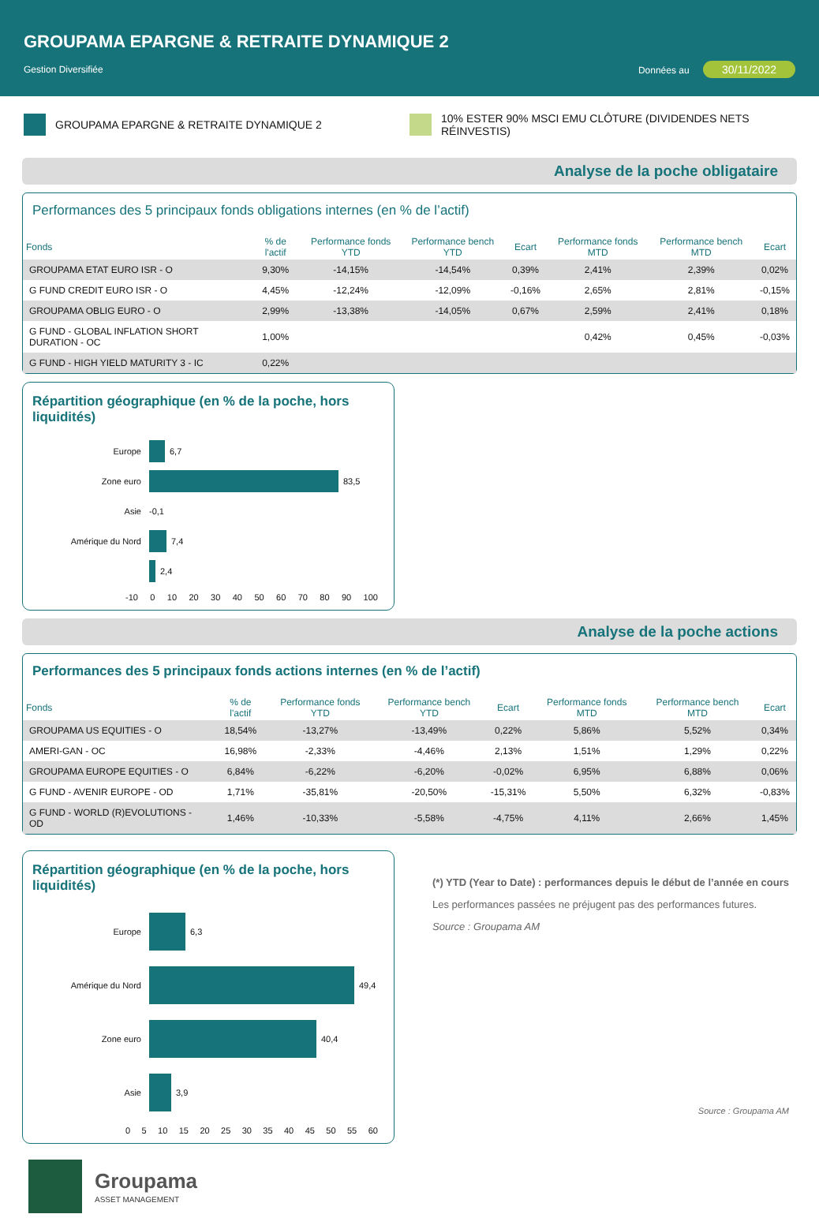GROUPAMA EPARGNE & RETRAITE DYNAMIQUE 2
Gestion Diversifiée Données au 30/11/2022
GROUPAMA EPARGNE & RETRAITE DYNAMIQUE 2
10% ESTER 90% MSCI EMU CLÔTURE (DIVIDENDES NETS RÉINVESTIS)
Analyse de la poche obligataire
Performances des 5 principaux fonds obligations internes (en % de l’actif)
| Fonds | % de l'actif | Performance fonds YTD | Performance bench YTD | Ecart | Performance fonds MTD | Performance bench MTD | Ecart |
| --- | --- | --- | --- | --- | --- | --- | --- |
| GROUPAMA ETAT EURO ISR - O | 9,30% | -14,15% | -14,54% | 0,39% | 2,41% | 2,39% | 0,02% |
| G FUND CREDIT EURO ISR - O | 4,45% | -12,24% | -12,09% | -0,16% | 2,65% | 2,81% | -0,15% |
| GROUPAMA OBLIG EURO - O | 2,99% | -13,38% | -14,05% | 0,67% | 2,59% | 2,41% | 0,18% |
| G FUND - GLOBAL INFLATION SHORT DURATION - OC | 1,00% | | | | 0,42% | 0,45% | -0,03% |
| G FUND - HIGH YIELD MATURITY 3 - IC | 0,22% | | | | | | |
Répartition géographique (en % de la poche, hors liquidités)
Europe 6,7
Zone euro 83,5
Asie -0,1
Amérique du Nord 7,4
2,4
-10 0 10 20 30 40 50 60 70 80 90 100
Analyse de la poche actions
Performances des 5 principaux fonds actions internes (en % de l’actif)
| Fonds | % de l'actif | Performance fonds YTD | Performance bench YTD | Ecart | Performance fonds MTD | Performance bench MTD | Ecart |
| --- | --- | --- | --- | --- | --- | --- | --- |
| GROUPAMA US EQUITIES - O | 18,54% | -13,27% | -13,49% | 0,22% | 5,86% | 5,52% | 0,34% |
| AMERI-GAN - OC | 16,98% | -2,33% | -4,46% | 2,13% | 1,51% | 1,29% | 0,22% |
| GROUPAMA EUROPE EQUITIES - O | 6,84% | -6,22% | -6,20% | -0,02% | 6,95% | 6,88% | 0,06% |
| G FUND - AVENIR EUROPE - OD | 1,71% | -35,81% | -20,50% | -15,31% | 5,50% | 6,32% | -0,83% |
| G FUND - WORLD (R)EVOLUTIONS - OD | 1,46% | -10,33% | -5,58% | -4,75% | 4,11% | 2,66% | 1,45% |
Répartition géographique (en % de la poche, hors liquidités)
Europe 6,3
Amérique du Nord 49,4
Zone euro 40,4
Asie 3,9
0 5 10 15 20 25 30 35 40 45 50 55 60
(*) YTD (Year to Date) : performances depuis le début de l’année en cours
Les performances passées ne préjugent pas des performances futures.
Source : Groupama AM
Source : Groupama AM
Groupama
ASSET MANAGEMENT